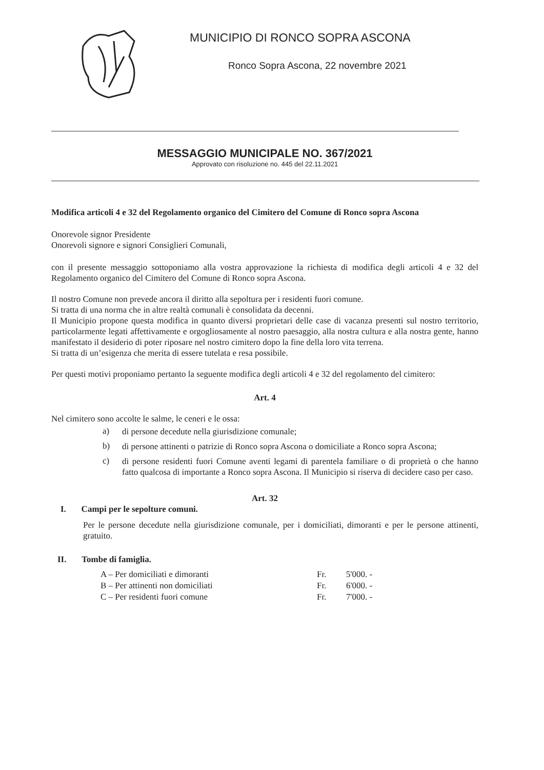MUNICIPIO DI RONCO SOPRA ASCONA
Ronco Sopra Ascona, 22 novembre 2021
MESSAGGIO MUNICIPALE NO. 367/2021
Approvato con risoluzione no. 445 del 22.11.2021
Modifica articoli 4 e 32 del Regolamento organico del Cimitero del Comune di Ronco sopra Ascona
Onorevole signor Presidente
Onorevoli signore e signori Consiglieri Comunali,
con il presente messaggio sottoponiamo alla vostra approvazione la richiesta di modifica degli articoli 4 e 32 del Regolamento organico del Cimitero del Comune di Ronco sopra Ascona.
Il nostro Comune non prevede ancora il diritto alla sepoltura per i residenti fuori comune.
Si tratta di una norma che in altre realtà comunali è consolidata da decenni.
Il Municipio propone questa modifica in quanto diversi proprietari delle case di vacanza presenti sul nostro territorio, particolarmente legati affettivamente e orgogliosamente al nostro paesaggio, alla nostra cultura e alla nostra gente, hanno manifestato il desiderio di poter riposare nel nostro cimitero dopo la fine della loro vita terrena.
Si tratta di un’esigenza che merita di essere tutelata e resa possibile.
Per questi motivi proponiamo pertanto la seguente modifica degli articoli 4 e 32 del regolamento del cimitero:
Art. 4
Nel cimitero sono accolte le salme, le ceneri e le ossa:
a)
di persone decedute nella giurisdizione comunale;
b)
di persone attinenti o patrizie di Ronco sopra Ascona o domiciliate a Ronco sopra Ascona;
c)
di persone residenti fuori Comune aventi legami di parentela familiare o di proprietà o che hanno fatto qualcosa di importante a Ronco sopra Ascona. Il Municipio si riserva di decidere caso per caso.
Art. 32
I. Campi per le sepolture comuni.
Per le persone decedute nella giurisdizione comunale, per i domiciliati, dimoranti e per le persone attinenti, gratuito.
II. Tombe di famiglia.
| A – Per domiciliati e dimoranti | Fr. | 5'000. - |
| B – Per attinenti non domiciliati | Fr. | 6'000. - |
| C – Per residenti fuori comune | Fr. | 7'000. - |